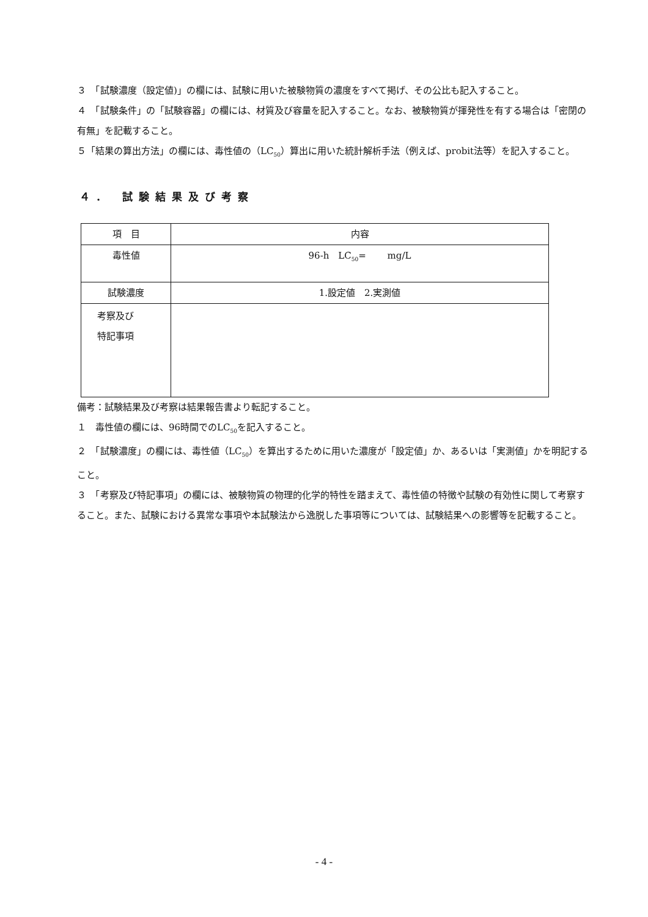３　「試験濃度（設定値)」の欄には、試験に用いた被験物質の濃度をすべて掲げ、その公比も記入すること。
４　「試験条件」の「試験容器」の欄には、材質及び容量を記入すること。なお、被験物質が揮発性を有する場合は「密閉の有無」を記載すること。
５「結果の算出方法」の欄には、毒性値の（LC<sub>50</sub>）算出に用いた統計解析手法（例えば、probit法等）を記入すること。
４． 試験結果及び考察
| 項 目 | 内容 |
| 毒性値 | 96-h LC<sub>50</sub>= mg/L |
| 試験濃度 | 1.設定値 2.実測値 |
| 考察及び 特記事項 | |
備考：試験結果及び考察は結果報告書より転記すること。
１　毒性値の欄には、96時間でのLC<sub>50</sub>を記入すること。
２　「試験濃度」の欄には、毒性値（LC<sub>50</sub>）を算出するために用いた濃度が「設定値」か、あるいは「実測値」かを明記すること。
３　「考察及び特記事項」の欄には、被験物質の物理的化学的特性を踏まえて、毒性値の特徴や試験の有効性に関して考察すること。また、試験における異常な事項や本試験法から逸脱した事項等については、試験結果への影響等を記載すること。
- 4 -